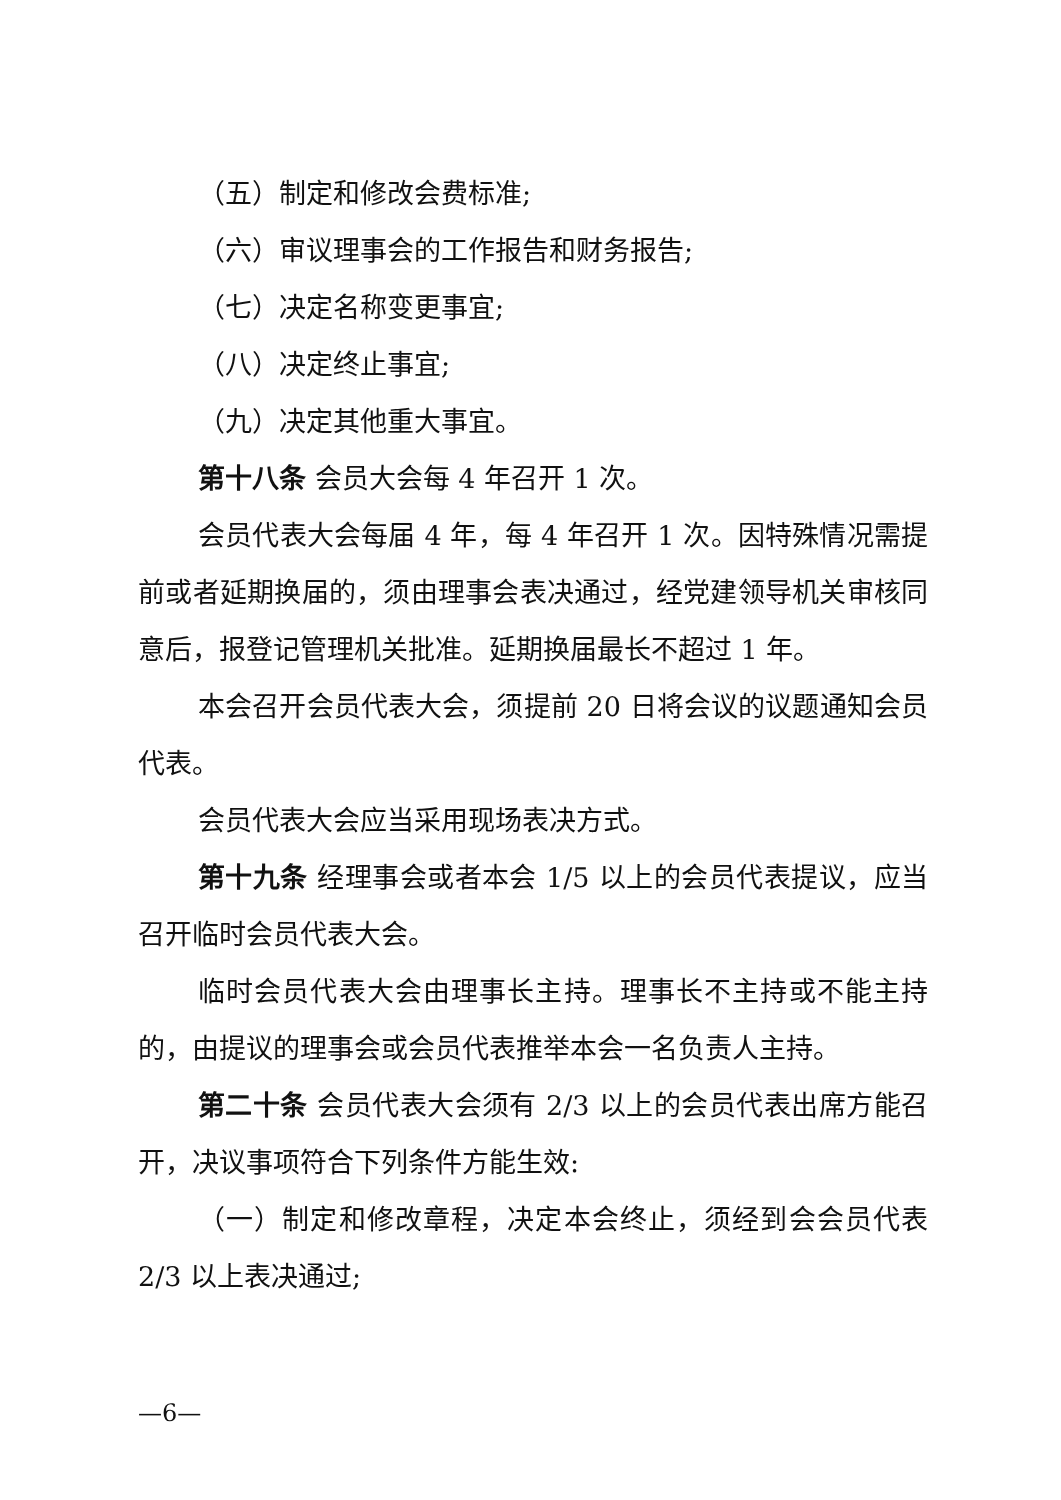（五）制定和修改会费标准;
（六）审议理事会的工作报告和财务报告;
（七）决定名称变更事宜;
（八）决定终止事宜;
（九）决定其他重大事宜。
第十八条 会员大会每 4 年召开 1 次。
会员代表大会每届 4 年，每 4 年召开 1 次。因特殊情况需提前或者延期换届的，须由理事会表决通过，经党建领导机关审核同意后，报登记管理机关批准。延期换届最长不超过 1 年。
本会召开会员代表大会，须提前 20 日将会议的议题通知会员代表。
会员代表大会应当采用现场表决方式。
第十九条 经理事会或者本会 1/5 以上的会员代表提议，应当召开临时会员代表大会。
临时会员代表大会由理事长主持。理事长不主持或不能主持的，由提议的理事会或会员代表推举本会一名负责人主持。
第二十条 会员代表大会须有 2/3 以上的会员代表出席方能召开，决议事项符合下列条件方能生效:
（一）制定和修改章程，决定本会终止，须经到会会员代表 2/3 以上表决通过;
—6—